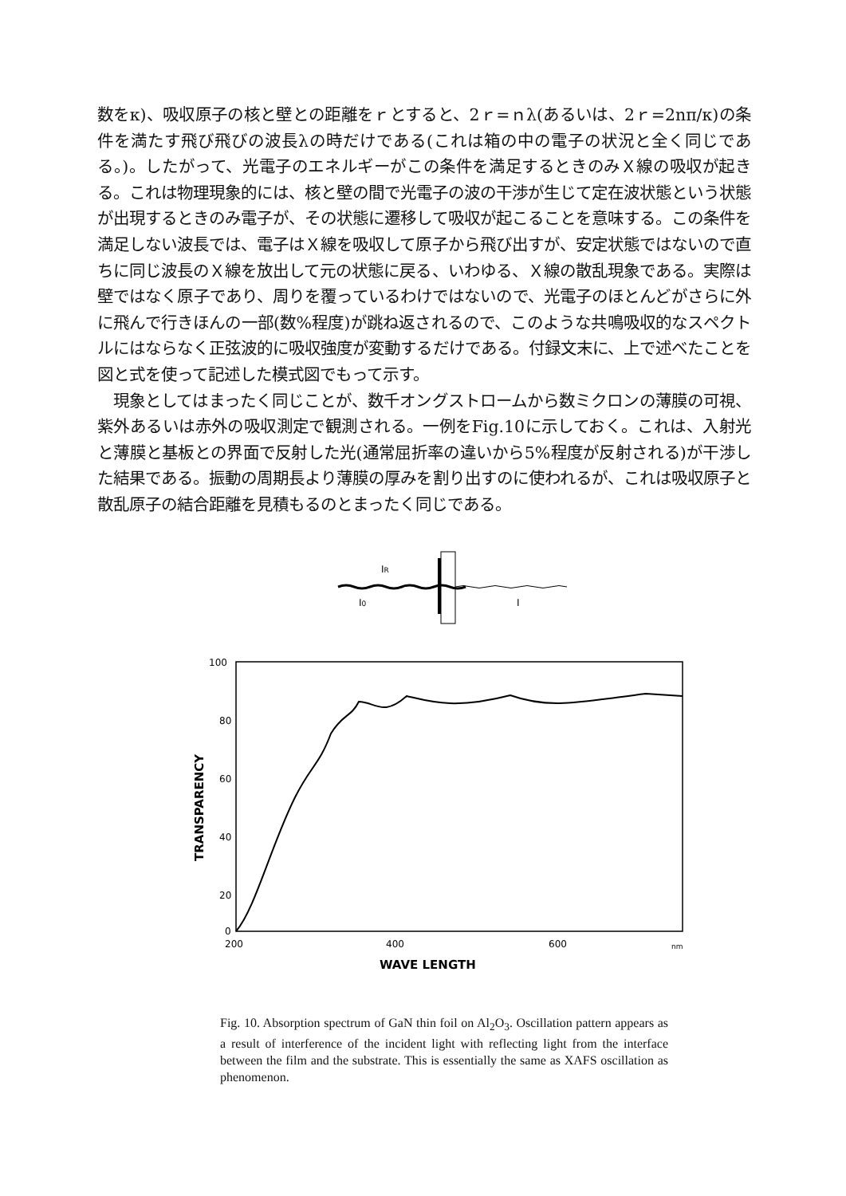数をκ)、吸収原子の核と壁との距離をｒとすると、2ｒ=ｎλ(あるいは、2ｒ=2nπ/κ)の条件を満たす飛び飛びの波長λの時だけである(これは箱の中の電子の状況と全く同じである。)。したがって、光電子のエネルギーがこの条件を満足するときのみＸ線の吸収が起きる。これは物理現象的には、核と壁の間で光電子の波の干渉が生じて定在波状態という状態が出現するときのみ電子が、その状態に遷移して吸収が起こることを意味する。この条件を満足しない波長では、電子はＸ線を吸収して原子から飛び出すが、安定状態ではないので直ちに同じ波長のＸ線を放出して元の状態に戻る、いわゆる、Ｘ線の散乱現象である。実際は壁ではなく原子であり、周りを覆っているわけではないので、光電子のほとんどがさらに外に飛んで行きほんの一部(数%程度)が跳ね返されるので、このような共鳴吸収的なスペクトルにはならなく正弦波的に吸収強度が変動するだけである。付録文末に、上で述べたことを図と式を使って記述した模式図でもって示す。
　現象としてはまったく同じことが、数千オングストロームから数ミクロンの薄膜の可視、紫外あるいは赤外の吸収測定で観測される。一例をFig.10に示しておく。これは、入射光と薄膜と基板との界面で反射した光(通常屈折率の違いから5%程度が反射される)が干渉した結果である。振動の周期長より薄膜の厚みを割り出すのに使われるが、これは吸収原子と散乱原子の結合距離を見積もるのとまったく同じである。
IR
I0
I
100
80
60
40
20
0
200
400
600
nm
WAVE LENGTH
TRANSPARENCY
Fig. 10. Absorption spectrum of GaN thin foil on Al<sub>2</sub>O<sub>3</sub>. Oscillation pattern appears as a result of interference of the incident light with reflecting light from the interface between the film and the substrate. This is essentially the same as XAFS oscillation as phenomenon.